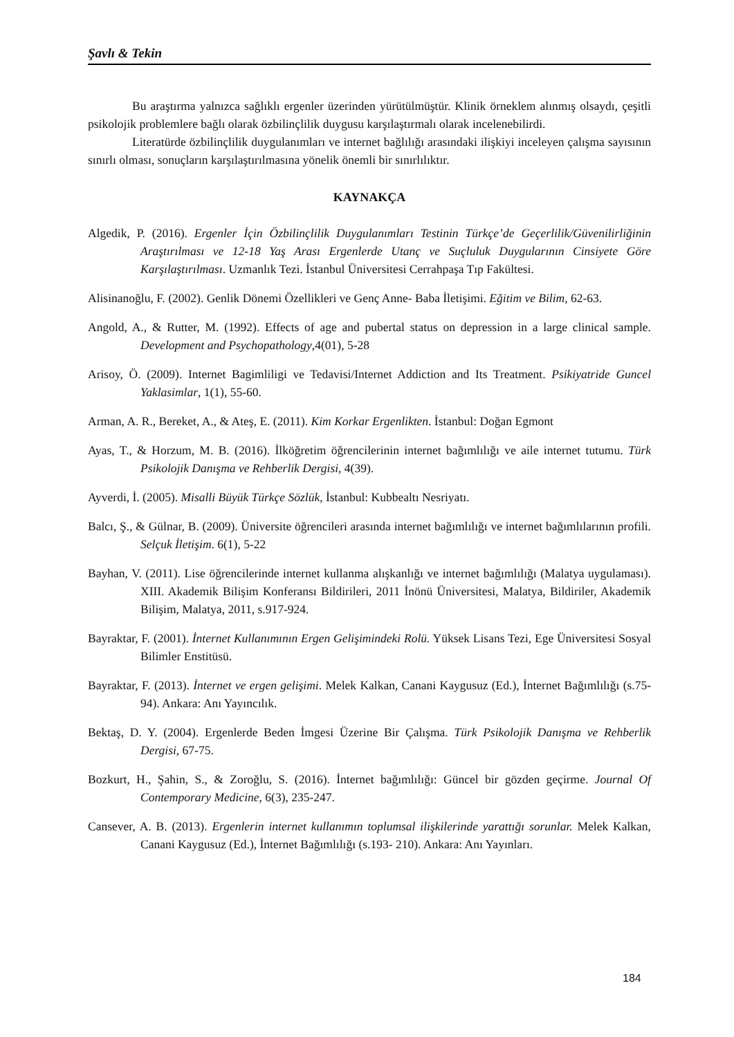Şavlı & Tekin
Bu araştırma yalnızca sağlıklı ergenler üzerinden yürütülmüştür. Klinik örneklem alınmış olsaydı, çeşitli psikolojik problemlere bağlı olarak özbilinçlilik duygusu karşılaştırmalı olarak incelenebilirdi.
Literatürde özbilinçlilik duygulanımları ve internet bağlılığı arasındaki ilişkiyi inceleyen çalışma sayısının sınırlı olması, sonuçların karşılaştırılmasına yönelik önemli bir sınırlılıktır.
KAYNAKÇA
Algedik, P. (2016). Ergenler İçin Özbilinçlilik Duygulanımları Testinin Türkçe’de Geçerlilik/Güvenilirliğinin Araştırılması ve 12-18 Yaş Arası Ergenlerde Utanç ve Suçluluk Duygularının Cinsiyete Göre Karşılaştırılması. Uzmanlık Tezi. İstanbul Üniversitesi Cerrahpaşa Tıp Fakültesi.
Alisinanoğlu, F. (2002). Genlik Dönemi Özellikleri ve Genç Anne- Baba İletişimi. Eğitim ve Bilim, 62-63.
Angold, A., & Rutter, M. (1992). Effects of age and pubertal status on depression in a large clinical sample. Development and Psychopathology,4(01), 5-28
Arisoy, Ö. (2009). Internet Bagimliligi ve Tedavisi/Internet Addiction and Its Treatment. Psikiyatride Guncel Yaklasimlar, 1(1), 55-60.
Arman, A. R., Bereket, A., & Ateş, E. (2011). Kim Korkar Ergenlikten. İstanbul: Doğan Egmont
Ayas, T., & Horzum, M. B. (2016). İlköğretim öğrencilerinin internet bağımlılığı ve aile internet tutumu. Türk Psikolojik Danışma ve Rehberlik Dergisi, 4(39).
Ayverdi, İ. (2005). Misalli Büyük Türkçe Sözlük, İstanbul: Kubbealtı Nesriyatı.
Balcı, Ş., & Gülnar, B. (2009). Üniversite öğrencileri arasında internet bağımlılığı ve internet bağımlılarının profili. Selçuk İletişim. 6(1), 5-22
Bayhan, V. (2011). Lise öğrencilerinde internet kullanma alışkanlığı ve internet bağımlılığı (Malatya uygulaması). XIII. Akademik Bilişim Konferansı Bildirileri, 2011 İnönü Üniversitesi, Malatya, Bildiriler, Akademik Bilişim, Malatya, 2011, s.917-924.
Bayraktar, F. (2001). İnternet Kullanımının Ergen Gelişimindeki Rolü. Yüksek Lisans Tezi, Ege Üniversitesi Sosyal Bilimler Enstitüsü.
Bayraktar, F. (2013). İnternet ve ergen gelişimi. Melek Kalkan, Canani Kaygusuz (Ed.), İnternet Bağımlılığı (s.75-94). Ankara: Anı Yayıncılık.
Bektaş, D. Y. (2004). Ergenlerde Beden İmgesi Üzerine Bir Çalışma. Türk Psikolojik Danışma ve Rehberlik Dergisi, 67-75.
Bozkurt, H., Şahin, S., & Zoroğlu, S. (2016). İnternet bağımlılığı: Güncel bir gözden geçirme. Journal Of Contemporary Medicine, 6(3), 235-247.
Cansever, A. B. (2013). Ergenlerin internet kullanımın toplumsal ilişkilerinde yarattığı sorunlar. Melek Kalkan, Canani Kaygusuz (Ed.), İnternet Bağımlılığı (s.193- 210). Ankara: Anı Yayınları.
184